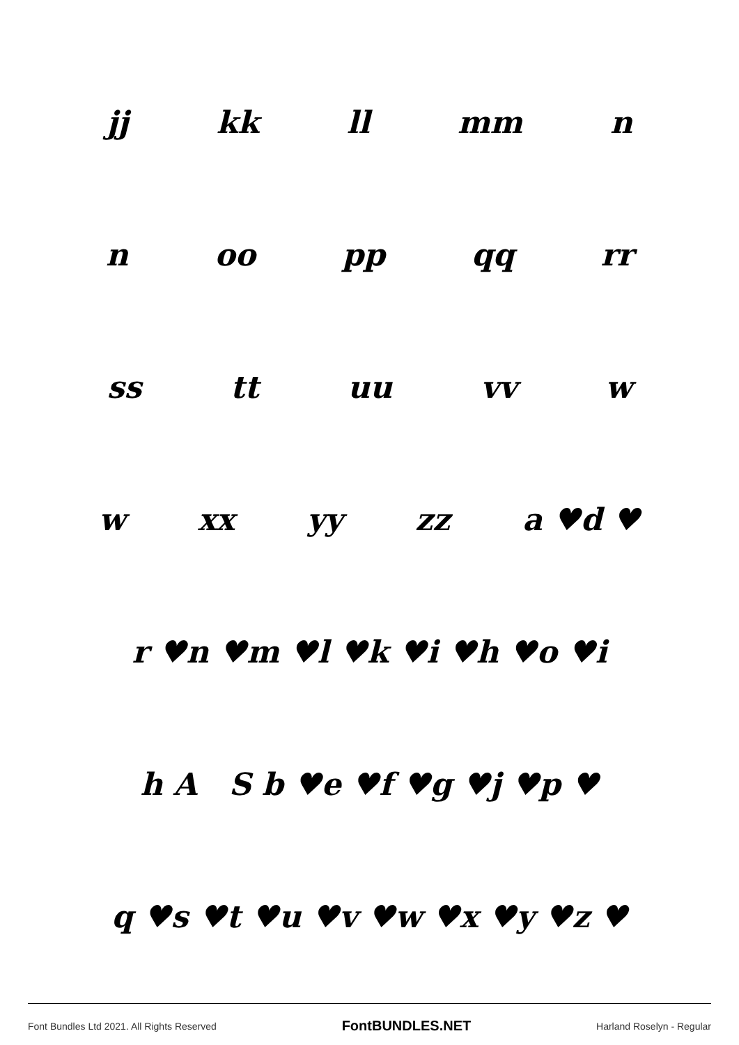jj kk ll mm n
n oo pp qq rr
ss tt uu vv w
w xx yy zz a ♥d ♥
r ♥n ♥m ♥l ♥k ♥i ♥h ♥o ♥i
h A S b ♥e ♥f ♥g ♥j ♥p ♥
q ♥s ♥t ♥u ♥v ♥w ♥x ♥y ♥z ♥
Font Bundles Ltd 2021. All Rights Reserved FontBUNDLES.NET Harland Roselyn - Regular